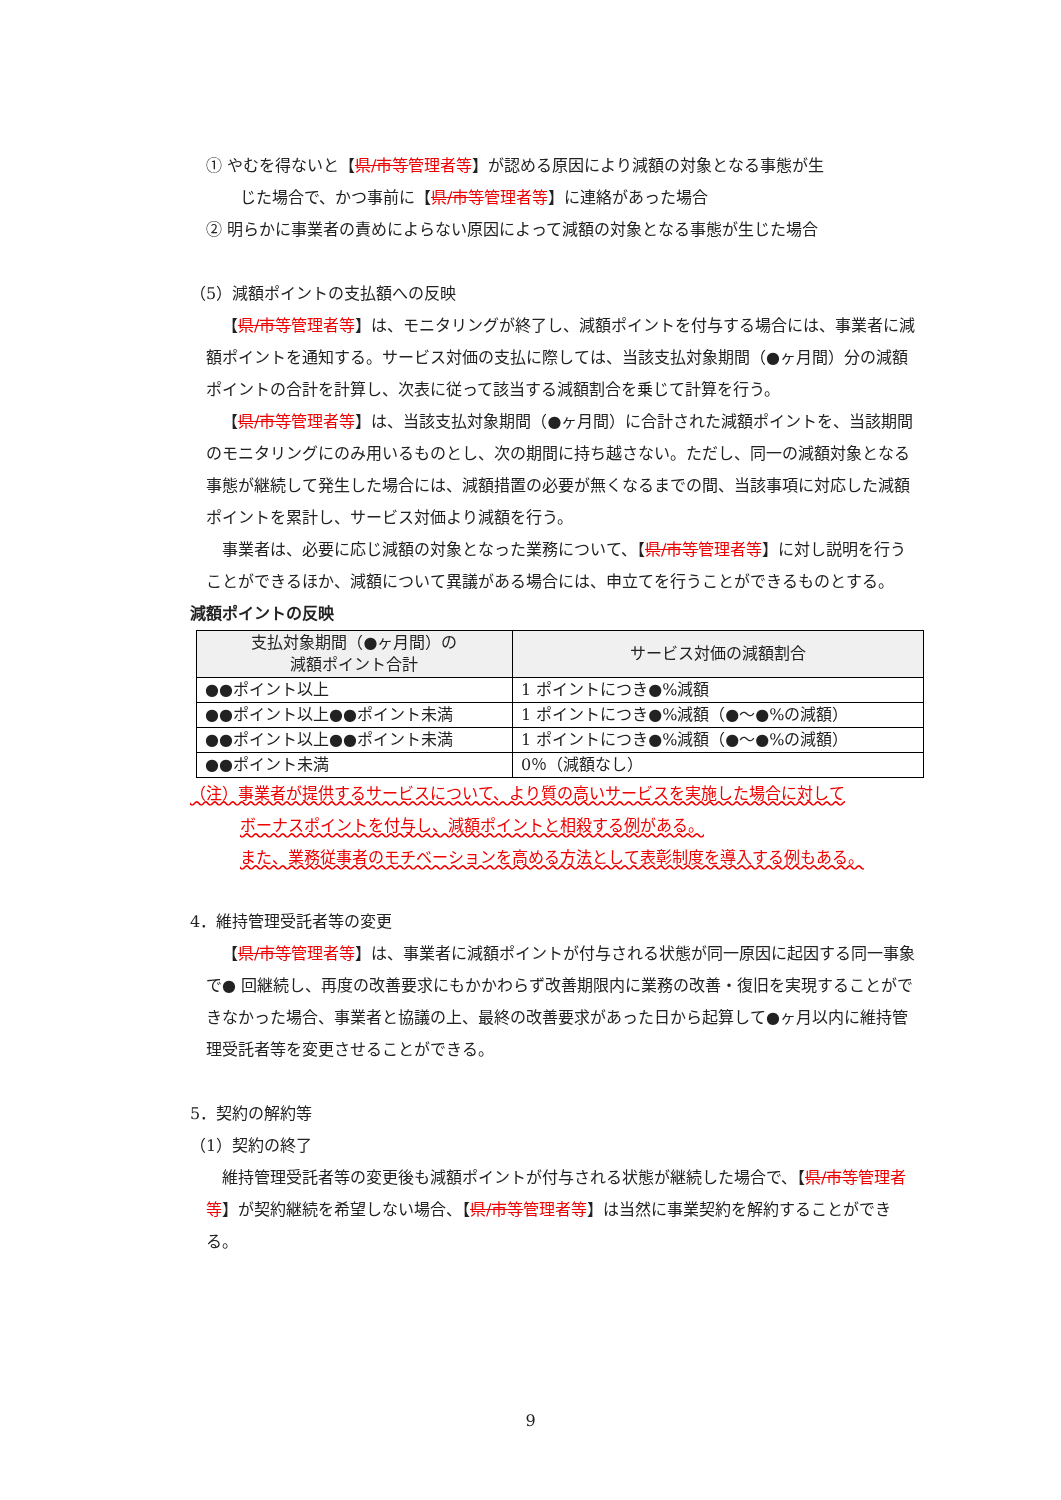① やむを得ないと【県/市等管理者等】が認める原因により減額の対象となる事態が生
じた場合で、かつ事前に【県/市等管理者等】に連絡があった場合
② 明らかに事業者の責めによらない原因によって減額の対象となる事態が生じた場合
（5）減額ポイントの支払額への反映
【県/市等管理者等】は、モニタリングが終了し、減額ポイントを付与する場合には、事業者に減額ポイントを通知する。サービス対価の支払に際しては、当該支払対象期間（●ヶ月間）分の減額ポイントの合計を計算し、次表に従って該当する減額割合を乗じて計算を行う。
【県/市等管理者等】は、当該支払対象期間（●ヶ月間）に合計された減額ポイントを、当該期間のモニタリングにのみ用いるものとし、次の期間に持ち越さない。ただし、同一の減額対象となる事態が継続して発生した場合には、減額措置の必要が無くなるまでの間、当該事項に対応した減額ポイントを累計し、サービス対価より減額を行う。
事業者は、必要に応じ減額の対象となった業務について、【県/市等管理者等】に対し説明を行うことができるほか、減額について異議がある場合には、申立てを行うことができるものとする。
減額ポイントの反映
| 支払対象期間（●ヶ月間）の 減額ポイント合計 | サービス対価の減額割合 |
| --- | --- |
| ●●ポイント以上 | 1 ポイントにつき●%減額 |
| ●●ポイント以上●●ポイント未満 | 1 ポイントにつき●%減額（●～●%の減額） |
| ●●ポイント以上●●ポイント未満 | 1 ポイントにつき●%減額（●～●%の減額） |
| ●●ポイント未満 | 0％（減額なし） |
（注）事業者が提供するサービスについて、より質の高いサービスを実施した場合に対して
ボーナスポイントを付与し、減額ポイントと相殺する例がある。
また、業務従事者のモチベーションを高める方法として表彰制度を導入する例もある。
4．維持管理受託者等の変更
【県/市等管理者等】は、事業者に減額ポイントが付与される状態が同一原因に起因する同一事象で● 回継続し、再度の改善要求にもかかわらず改善期限内に業務の改善・復旧を実現することができなかった場合、事業者と協議の上、最終の改善要求があった日から起算して●ヶ月以内に維持管理受託者等を変更させることができる。
5．契約の解約等
（1）契約の終了
維持管理受託者等の変更後も減額ポイントが付与される状態が継続した場合で、【県/市等管理者等】が契約継続を希望しない場合、【県/市等管理者等】は当然に事業契約を解約することができる。
9